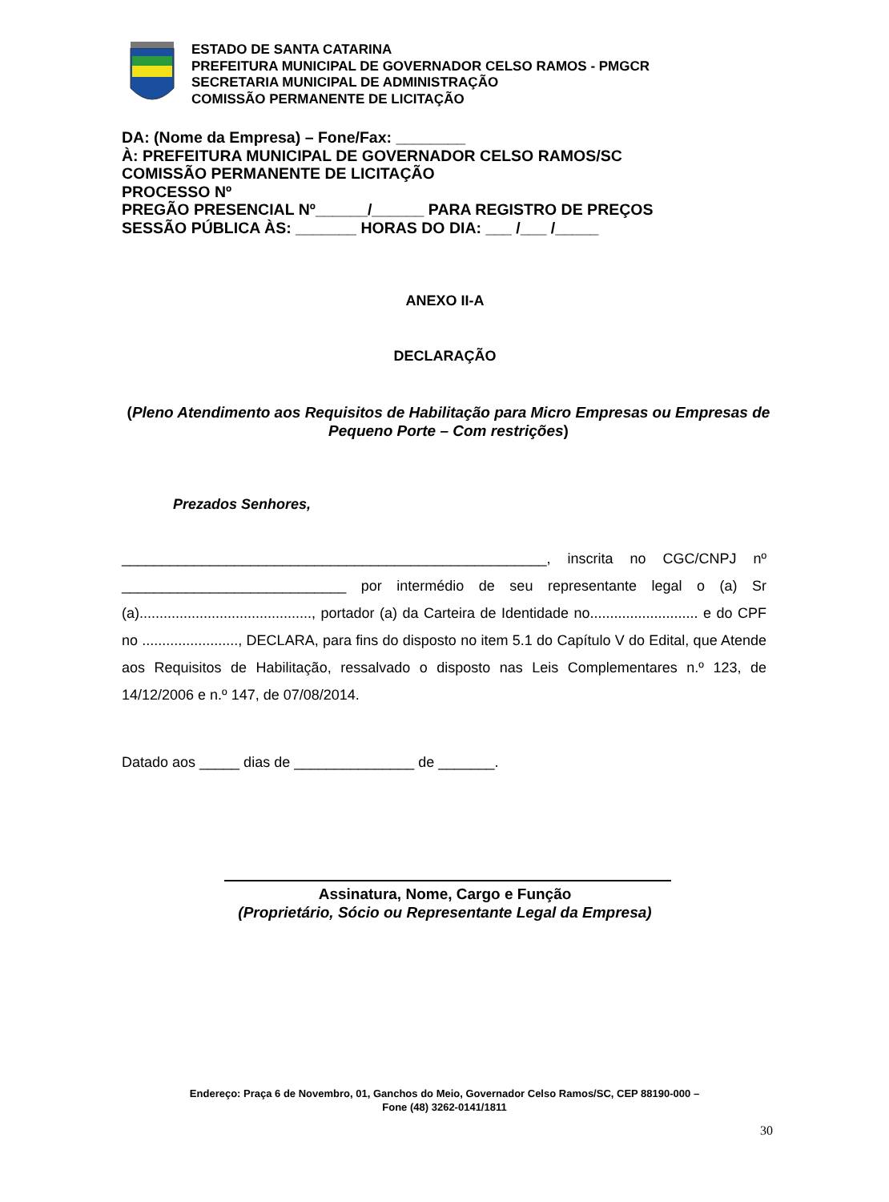ESTADO DE SANTA CATARINA
PREFEITURA MUNICIPAL DE GOVERNADOR CELSO RAMOS - PMGCR
SECRETARIA MUNICIPAL DE ADMINISTRAÇÃO
COMISSÃO PERMANENTE DE LICITAÇÃO
DA: (Nome da Empresa) – Fone/Fax: ________
À: PREFEITURA MUNICIPAL DE GOVERNADOR CELSO RAMOS/SC
COMISSÃO PERMANENTE DE LICITAÇÃO
PROCESSO Nº
PREGÃO PRESENCIAL Nº______/______ PARA REGISTRO DE PREÇOS
SESSÃO PÚBLICA ÀS: _______ HORAS DO DIA: ___ /___ /_____
ANEXO II-A
DECLARAÇÃO
(Pleno Atendimento aos Requisitos de Habilitação para Micro Empresas ou Empresas de Pequeno Porte – Com restrições)
Prezados Senhores,
_____________________________________________________, inscrita no CGC/CNPJ nº ____________________________ por intermédio de seu representante legal o (a) Sr (a)..........................................., portador (a) da Carteira de Identidade no........................... e do CPF no ........................, DECLARA, para fins do disposto no item 5.1 do Capítulo V do Edital, que Atende aos Requisitos de Habilitação, ressalvado o disposto nas Leis Complementares n.º 123, de 14/12/2006 e n.º 147, de 07/08/2014.
Datado aos _____ dias de _______________ de _______.
Assinatura, Nome, Cargo e Função
(Proprietário, Sócio ou Representante Legal da Empresa)
Endereço: Praça 6 de Novembro, 01, Ganchos do Meio, Governador Celso Ramos/SC, CEP 88190-000 –
Fone (48) 3262-0141/1811
30